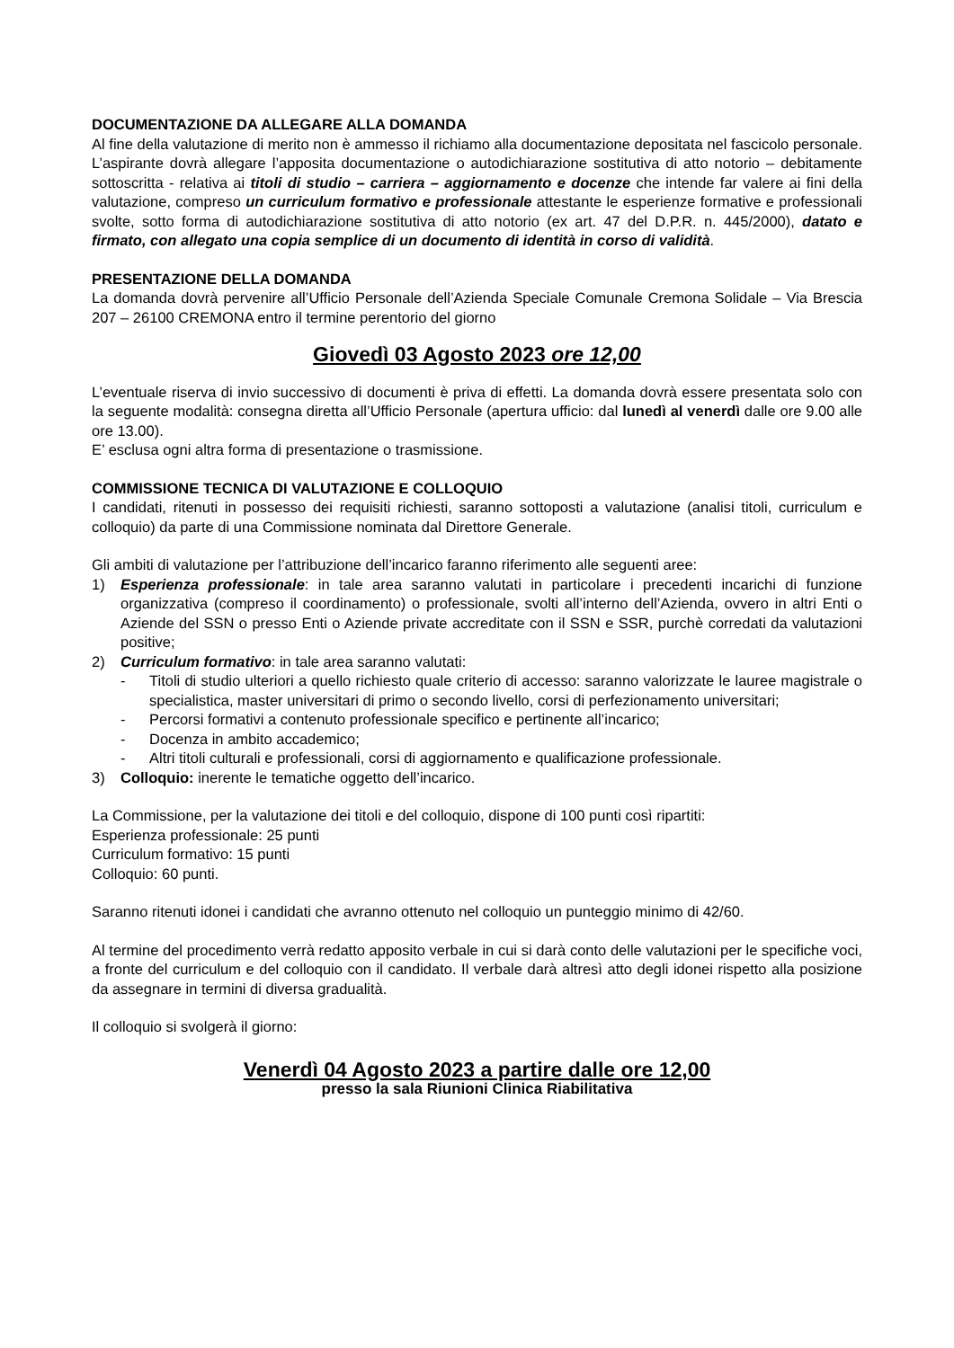DOCUMENTAZIONE DA ALLEGARE ALLA DOMANDA
Al fine della valutazione di merito non è ammesso il richiamo alla documentazione depositata nel fascicolo personale. L’aspirante dovrà allegare l’apposita documentazione o autodichiarazione sostitutiva di atto notorio – debitamente sottoscritta - relativa ai titoli di studio – carriera – aggiornamento e docenze che intende far valere ai fini della valutazione, compreso un curriculum formativo e professionale attestante le esperienze formative e professionali svolte, sotto forma di autodichiarazione sostitutiva di atto notorio (ex art. 47 del D.P.R. n. 445/2000), datato e firmato, con allegato una copia semplice di un documento di identità in corso di validità.
PRESENTAZIONE DELLA DOMANDA
La domanda dovrà pervenire all’Ufficio Personale dell’Azienda Speciale Comunale Cremona Solidale – Via Brescia 207 – 26100 CREMONA entro il termine perentorio del giorno
Giovedì 03 Agosto 2023 ore 12,00
L’eventuale riserva di invio successivo di documenti è priva di effetti. La domanda dovrà essere presentata solo con la seguente modalità: consegna diretta all’Ufficio Personale (apertura ufficio: dal lunedì al venerdì dalle ore 9.00 alle ore 13.00).
E’ esclusa ogni altra forma di presentazione o trasmissione.
COMMISSIONE TECNICA DI VALUTAZIONE E COLLOQUIO
I candidati, ritenuti in possesso dei requisiti richiesti, saranno sottoposti a valutazione (analisi titoli, curriculum e colloquio) da parte di una Commissione nominata dal Direttore Generale.
Gli ambiti di valutazione per l’attribuzione dell’incarico faranno riferimento alle seguenti aree:
1) Esperienza professionale: in tale area saranno valutati in particolare i precedenti incarichi di funzione organizzativa (compreso il coordinamento) o professionale, svolti all’interno dell’Azienda, ovvero in altri Enti o Aziende del SSN o presso Enti o Aziende private accreditate con il SSN e SSR, purchè corredati da valutazioni positive;
2) Curriculum formativo: in tale area saranno valutati:
- Titoli di studio ulteriori a quello richiesto quale criterio di accesso: saranno valorizzate le lauree magistrale o specialistica, master universitari di primo o secondo livello, corsi di perfezionamento universitari;
- Percorsi formativi a contenuto professionale specifico e pertinente all’incarico;
- Docenza in ambito accademico;
- Altri titoli culturali e professionali, corsi di aggiornamento e qualificazione professionale.
3) Colloquio: inerente le tematiche oggetto dell’incarico.
La Commissione, per la valutazione dei titoli e del colloquio, dispone di 100 punti così ripartiti:
Esperienza professionale: 25 punti
Curriculum formativo: 15 punti
Colloquio: 60 punti.
Saranno ritenuti idonei i candidati che avranno ottenuto nel colloquio un punteggio minimo di 42/60.
Al termine del procedimento verrà redatto apposito verbale in cui si darà conto delle valutazioni per le specifiche voci, a fronte del curriculum e del colloquio con il candidato. Il verbale darà altresì atto degli idonei rispetto alla posizione da assegnare in termini di diversa gradualità.
Il colloquio si svolgerà il giorno:
Venerdì 04 Agosto 2023 a partire dalle ore 12,00
presso la sala Riunioni Clinica Riabilitativa